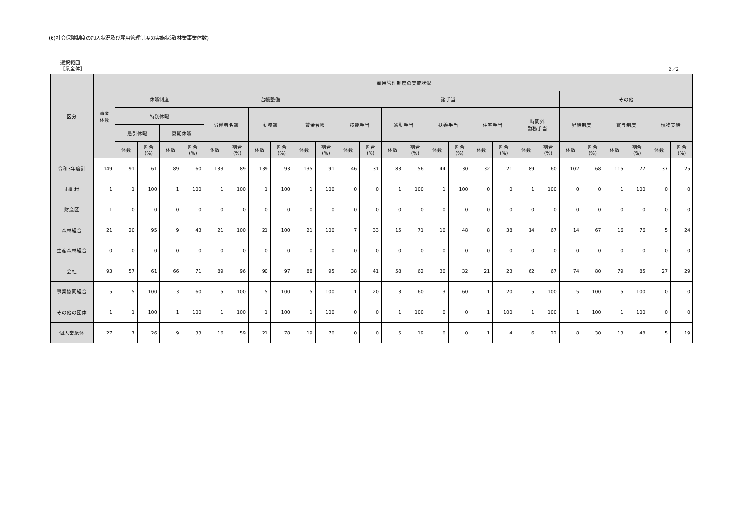(6)社会保険制度の加入状況及び雇用管理制度の実施状況(林業事業体数)
選択範囲
［県全体］
2／2
| 区分 | 事業 体数 | 雇用管理制度の実施状況 | | | | | | | | | | | | | | | | | | | | | | | | | |
| --- | --- | --- | --- | --- | --- | --- | --- | --- | --- | --- | --- | --- | --- | --- | --- | --- | --- | --- | --- | --- | --- | --- | --- | --- | --- | --- | --- |
| | | 休暇制度 | | | | 台帳整備 | | | | | | 諸手当 | | | | | | | | | | その他 | | | | | |
| | | 特別休暇 | | | | 労働者名簿 | | 勤務簿 | | 賃金台帳 | | 技能手当 | | 通勤手当 | | 扶養手当 | | 住宅手当 | | 時間外 勤務手当 | | 昇給制度 | | 賞与制度 | | 現物支給 | |
| | | 忌引休暇 | | 夏期休暇 | | | | | | | | | | | | | | | | | | | | | | | |
| | | 体数 | 割合 (%) | 体数 | 割合 (%) | 体数 | 割合 (%) | 体数 | 割合 (%) | 体数 | 割合 (%) | 体数 | 割合 (%) | 体数 | 割合 (%) | 体数 | 割合 (%) | 体数 | 割合 (%) | 体数 | 割合 (%) | 体数 | 割合 (%) | 体数 | 割合 (%) | 体数 | 割合 (%) |
| 令和3年度計 | 149 | 91 | 61 | 89 | 60 | 133 | 89 | 139 | 93 | 135 | 91 | 46 | 31 | 83 | 56 | 44 | 30 | 32 | 21 | 89 | 60 | 102 | 68 | 115 | 77 | 37 | 25 |
| 市町村 | 1 | 1 | 100 | 1 | 100 | 1 | 100 | 1 | 100 | 1 | 100 | 0 | 0 | 1 | 100 | 1 | 100 | 0 | 0 | 1 | 100 | 0 | 0 | 1 | 100 | 0 | 0 |
| 財産区 | 1 | 0 | 0 | 0 | 0 | 0 | 0 | 0 | 0 | 0 | 0 | 0 | 0 | 0 | 0 | 0 | 0 | 0 | 0 | 0 | 0 | 0 | 0 | 0 | 0 | 0 | 0 |
| 森林組合 | 21 | 20 | 95 | 9 | 43 | 21 | 100 | 21 | 100 | 21 | 100 | 7 | 33 | 15 | 71 | 10 | 48 | 8 | 38 | 14 | 67 | 14 | 67 | 16 | 76 | 5 | 24 |
| 生産森林組合 | 0 | 0 | 0 | 0 | 0 | 0 | 0 | 0 | 0 | 0 | 0 | 0 | 0 | 0 | 0 | 0 | 0 | 0 | 0 | 0 | 0 | 0 | 0 | 0 | 0 | 0 | 0 |
| 会社 | 93 | 57 | 61 | 66 | 71 | 89 | 96 | 90 | 97 | 88 | 95 | 38 | 41 | 58 | 62 | 30 | 32 | 21 | 23 | 62 | 67 | 74 | 80 | 79 | 85 | 27 | 29 |
| 事業協同組合 | 5 | 5 | 100 | 3 | 60 | 5 | 100 | 5 | 100 | 5 | 100 | 1 | 20 | 3 | 60 | 3 | 60 | 1 | 20 | 5 | 100 | 5 | 100 | 5 | 100 | 0 | 0 |
| その他の団体 | 1 | 1 | 100 | 1 | 100 | 1 | 100 | 1 | 100 | 1 | 100 | 0 | 0 | 1 | 100 | 0 | 0 | 1 | 100 | 1 | 100 | 1 | 100 | 1 | 100 | 0 | 0 |
| 個人営業体 | 27 | 7 | 26 | 9 | 33 | 16 | 59 | 21 | 78 | 19 | 70 | 0 | 0 | 5 | 19 | 0 | 0 | 1 | 4 | 6 | 22 | 8 | 30 | 13 | 48 | 5 | 19 |